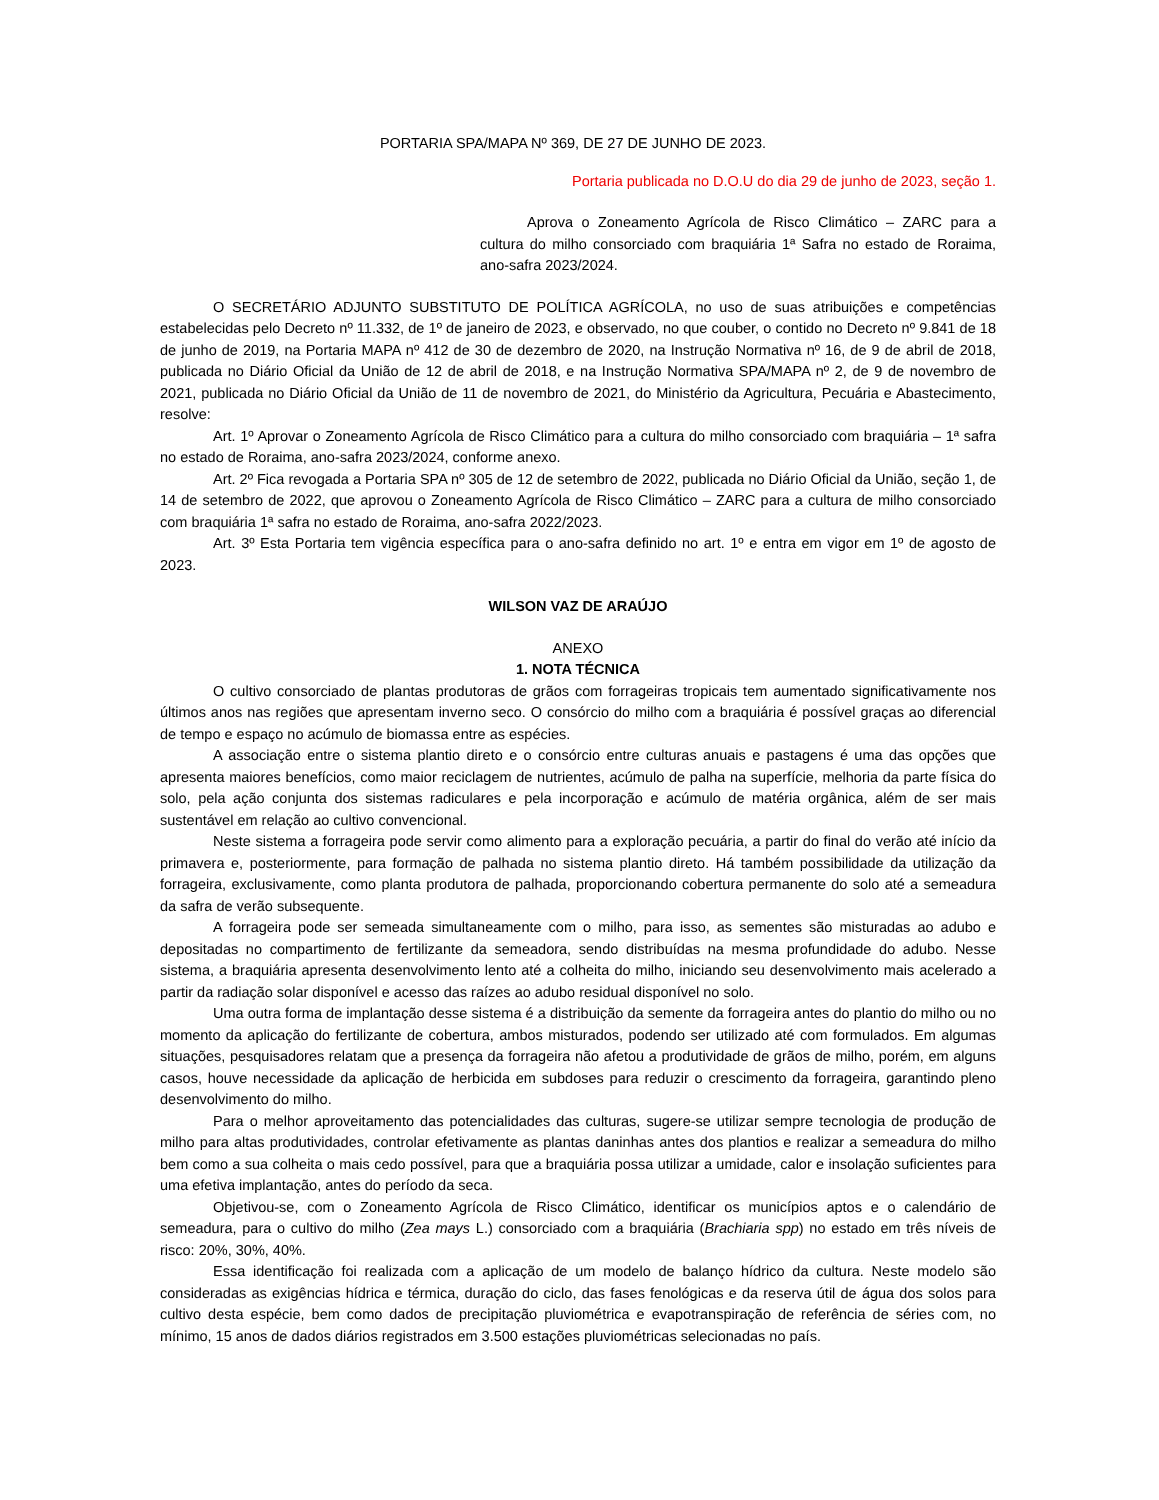PORTARIA SPA/MAPA Nº 369, DE 27 DE JUNHO DE 2023.
Portaria publicada no D.O.U do dia 29 de junho de 2023, seção 1.
Aprova o Zoneamento Agrícola de Risco Climático – ZARC para a cultura do milho consorciado com braquiária 1ª Safra no estado de Roraima, ano-safra 2023/2024.
O SECRETÁRIO ADJUNTO SUBSTITUTO DE POLÍTICA AGRÍCOLA, no uso de suas atribuições e competências estabelecidas pelo Decreto nº 11.332, de 1º de janeiro de 2023, e observado, no que couber, o contido no Decreto nº 9.841 de 18 de junho de 2019, na Portaria MAPA nº 412 de 30 de dezembro de 2020, na Instrução Normativa nº 16, de 9 de abril de 2018, publicada no Diário Oficial da União de 12 de abril de 2018, e na Instrução Normativa SPA/MAPA nº 2, de 9 de novembro de 2021, publicada no Diário Oficial da União de 11 de novembro de 2021, do Ministério da Agricultura, Pecuária e Abastecimento, resolve:
Art. 1º Aprovar o Zoneamento Agrícola de Risco Climático para a cultura do milho consorciado com braquiária – 1ª safra no estado de Roraima, ano-safra 2023/2024, conforme anexo.
Art. 2º Fica revogada a Portaria SPA nº 305 de 12 de setembro de 2022, publicada no Diário Oficial da União, seção 1, de 14 de setembro de 2022, que aprovou o Zoneamento Agrícola de Risco Climático – ZARC para a cultura de milho consorciado com braquiária 1ª safra no estado de Roraima, ano-safra 2022/2023.
Art. 3º Esta Portaria tem vigência específica para o ano-safra definido no art. 1º e entra em vigor em 1º de agosto de 2023.
WILSON VAZ DE ARAÚJO
ANEXO
1. NOTA TÉCNICA
O cultivo consorciado de plantas produtoras de grãos com forrageiras tropicais tem aumentado significativamente nos últimos anos nas regiões que apresentam inverno seco. O consórcio do milho com a braquiária é possível graças ao diferencial de tempo e espaço no acúmulo de biomassa entre as espécies.
A associação entre o sistema plantio direto e o consórcio entre culturas anuais e pastagens é uma das opções que apresenta maiores benefícios, como maior reciclagem de nutrientes, acúmulo de palha na superfície, melhoria da parte física do solo, pela ação conjunta dos sistemas radiculares e pela incorporação e acúmulo de matéria orgânica, além de ser mais sustentável em relação ao cultivo convencional.
Neste sistema a forrageira pode servir como alimento para a exploração pecuária, a partir do final do verão até início da primavera e, posteriormente, para formação de palhada no sistema plantio direto. Há também possibilidade da utilização da forrageira, exclusivamente, como planta produtora de palhada, proporcionando cobertura permanente do solo até a semeadura da safra de verão subsequente.
A forrageira pode ser semeada simultaneamente com o milho, para isso, as sementes são misturadas ao adubo e depositadas no compartimento de fertilizante da semeadora, sendo distribuídas na mesma profundidade do adubo. Nesse sistema, a braquiária apresenta desenvolvimento lento até a colheita do milho, iniciando seu desenvolvimento mais acelerado a partir da radiação solar disponível e acesso das raízes ao adubo residual disponível no solo.
Uma outra forma de implantação desse sistema é a distribuição da semente da forrageira antes do plantio do milho ou no momento da aplicação do fertilizante de cobertura, ambos misturados, podendo ser utilizado até com formulados. Em algumas situações, pesquisadores relatam que a presença da forrageira não afetou a produtividade de grãos de milho, porém, em alguns casos, houve necessidade da aplicação de herbicida em subdoses para reduzir o crescimento da forrageira, garantindo pleno desenvolvimento do milho.
Para o melhor aproveitamento das potencialidades das culturas, sugere-se utilizar sempre tecnologia de produção de milho para altas produtividades, controlar efetivamente as plantas daninhas antes dos plantios e realizar a semeadura do milho bem como a sua colheita o mais cedo possível, para que a braquiária possa utilizar a umidade, calor e insolação suficientes para uma efetiva implantação, antes do período da seca.
Objetivou-se, com o Zoneamento Agrícola de Risco Climático, identificar os municípios aptos e o calendário de semeadura, para o cultivo do milho (Zea mays L.) consorciado com a braquiária (Brachiaria spp) no estado em três níveis de risco: 20%, 30%, 40%.
Essa identificação foi realizada com a aplicação de um modelo de balanço hídrico da cultura. Neste modelo são consideradas as exigências hídrica e térmica, duração do ciclo, das fases fenológicas e da reserva útil de água dos solos para cultivo desta espécie, bem como dados de precipitação pluviométrica e evapotranspiração de referência de séries com, no mínimo, 15 anos de dados diários registrados em 3.500 estações pluviométricas selecionadas no país.